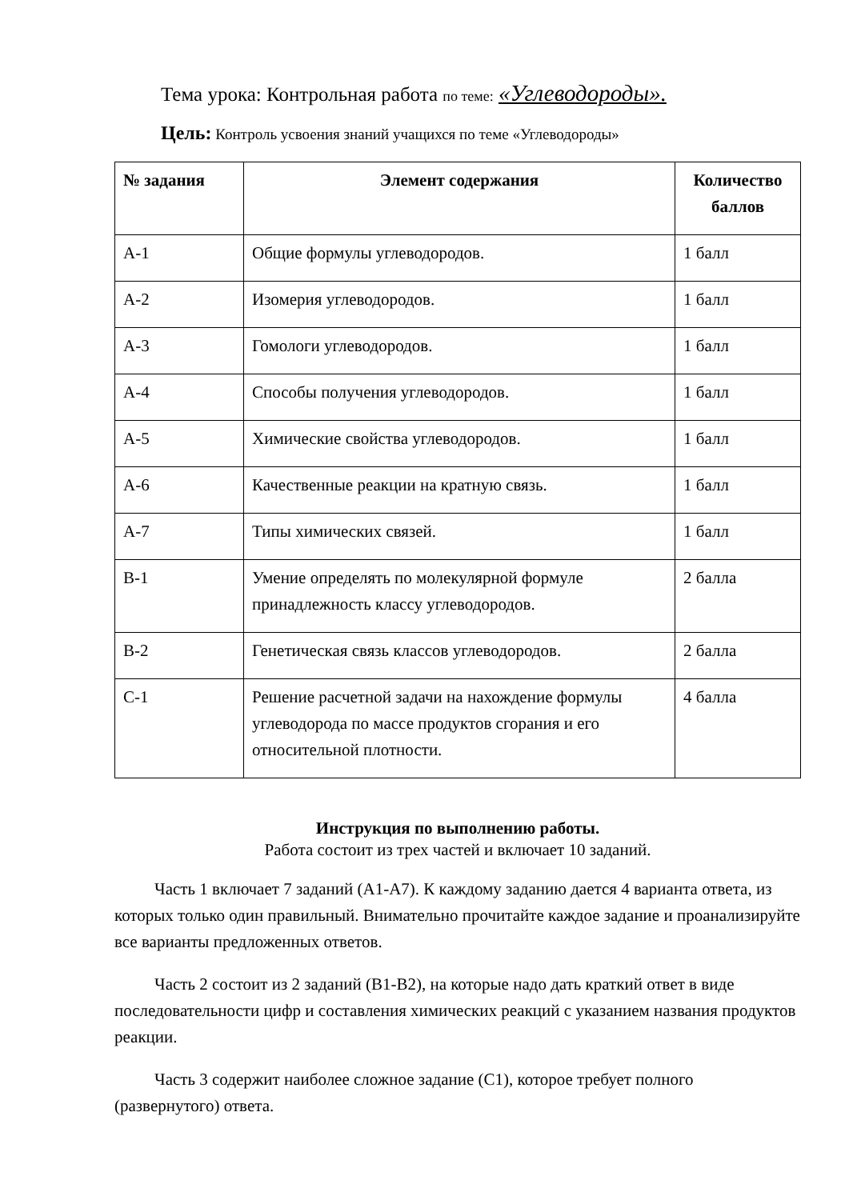Тема урока: Контрольная работа по теме: «Углеводороды».
Цель: Контроль усвоения знаний учащихся по теме «Углеводороды»
| № задания | Элемент содержания | Количество баллов |
| --- | --- | --- |
| А-1 | Общие формулы углеводородов. | 1 балл |
| А-2 | Изомерия углеводородов. | 1 балл |
| А-3 | Гомологи углеводородов. | 1 балл |
| А-4 | Способы получения углеводородов. | 1 балл |
| А-5 | Химические свойства углеводородов. | 1 балл |
| А-6 | Качественные реакции на кратную связь. | 1 балл |
| А-7 | Типы химических связей. | 1 балл |
| В-1 | Умение определять по молекулярной формуле принадлежность классу углеводородов. | 2 балла |
| В-2 | Генетическая связь классов углеводородов. | 2 балла |
| С-1 | Решение расчетной задачи на нахождение формулы углеводорода по массе продуктов сгорания и его относительной плотности. | 4 балла |
Инструкция по выполнению работы.
Работа состоит из трех частей и включает 10 заданий.
Часть 1 включает 7 заданий (А1-А7). К каждому заданию дается 4 варианта ответа, из которых только один правильный. Внимательно прочитайте каждое задание и проанализируйте все варианты предложенных ответов.
Часть 2 состоит из 2 заданий (В1-В2), на которые надо дать краткий ответ в виде последовательности цифр и составления химических реакций с указанием названия продуктов реакции.
Часть 3 содержит наиболее сложное задание (С1), которое требует полного (развернутого) ответа.